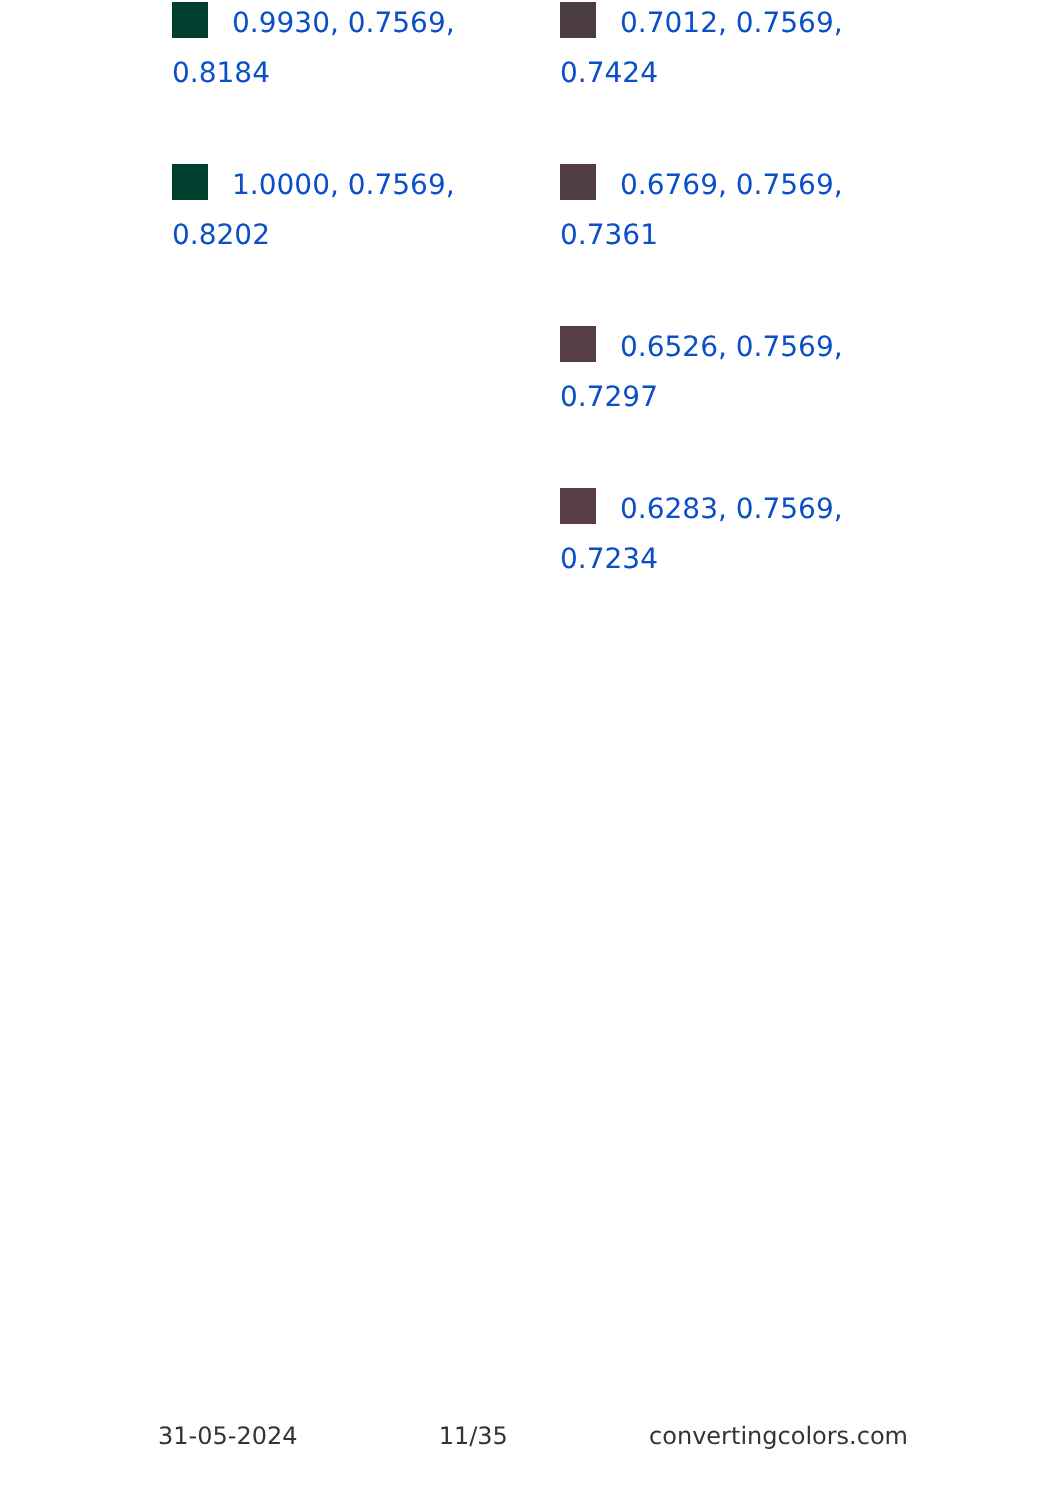0.9930, 0.7569, 0.8184
1.0000, 0.7569, 0.8202
0.7012, 0.7569, 0.7424
0.6769, 0.7569, 0.7361
0.6526, 0.7569, 0.7297
0.6283, 0.7569, 0.7234
31-05-2024 11/35 convertingcolors.com